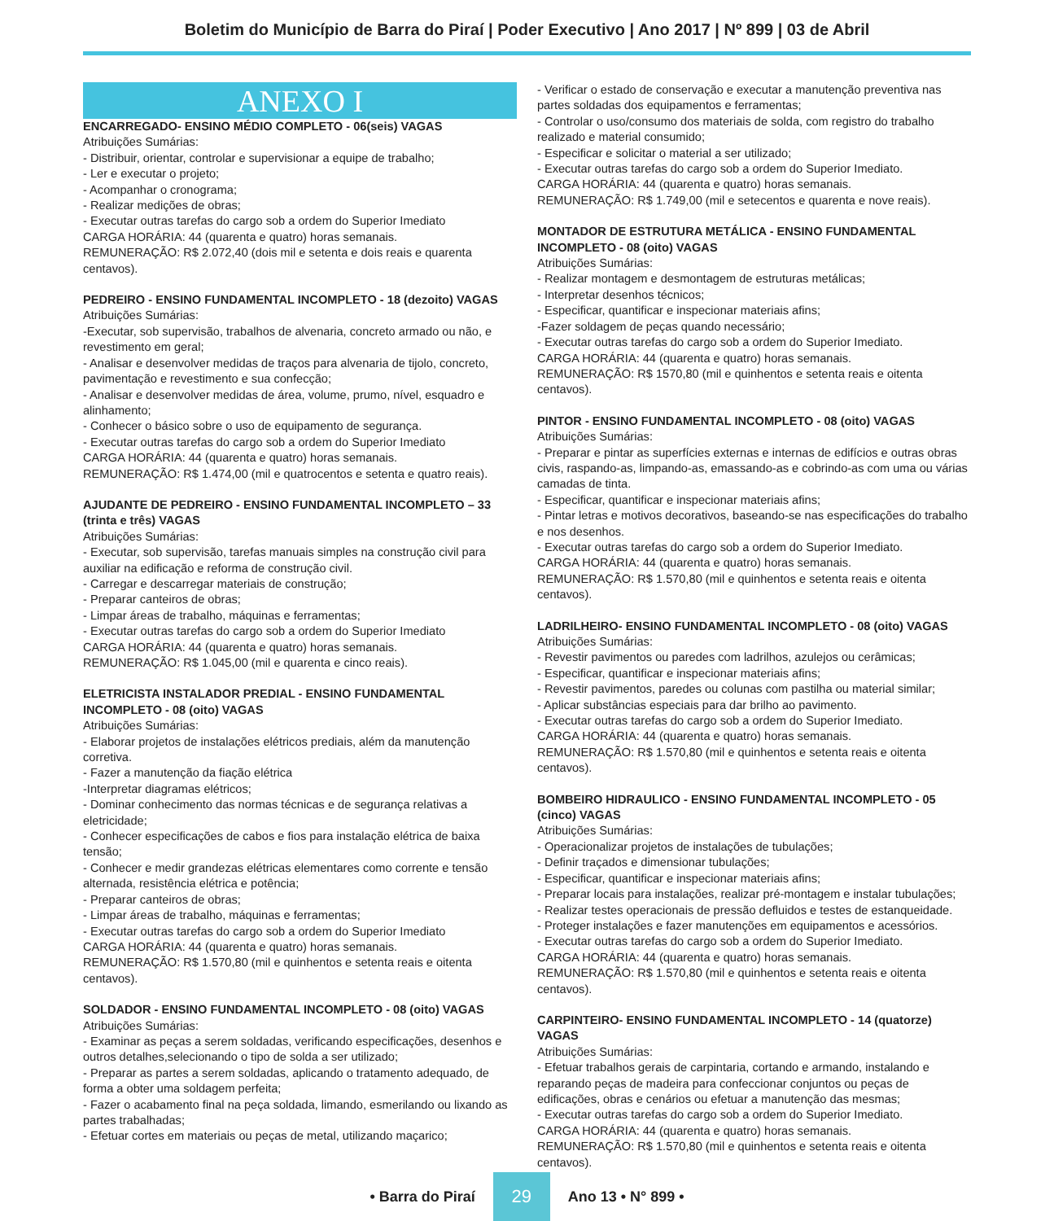Boletim do Município de Barra do Piraí | Poder Executivo | Ano 2017 | Nº 899 | 03 de Abril
ANEXO I
ENCARREGADO- ENSINO MÉDIO COMPLETO - 06(seis) VAGAS
Atribuições Sumárias:
- Distribuir, orientar, controlar e supervisionar a equipe de trabalho;
- Ler e executar o projeto;
- Acompanhar o cronograma;
- Realizar medições de obras;
- Executar outras tarefas do cargo sob a ordem do Superior Imediato
CARGA HORÁRIA: 44 (quarenta e quatro) horas semanais.
REMUNERAÇÃO: R$ 2.072,40 (dois mil e setenta e dois reais e quarenta centavos).
PEDREIRO - ENSINO FUNDAMENTAL INCOMPLETO - 18 (dezoito) VAGAS
Atribuições Sumárias:
-Executar, sob supervisão, trabalhos de alvenaria, concreto armado ou não, e revestimento em geral;
- Analisar e desenvolver medidas de traços para alvenaria de tijolo, concreto, pavimentação e revestimento e sua confecção;
- Analisar e desenvolver medidas de área, volume, prumo, nível, esquadro e alinhamento;
- Conhecer o básico sobre o uso de equipamento de segurança.
- Executar outras tarefas do cargo sob a ordem do Superior Imediato
CARGA HORÁRIA: 44 (quarenta e quatro) horas semanais.
REMUNERAÇÃO: R$ 1.474,00 (mil e quatrocentos e setenta e quatro reais).
AJUDANTE DE PEDREIRO - ENSINO FUNDAMENTAL INCOMPLETO – 33 (trinta e três) VAGAS
Atribuições Sumárias:
- Executar, sob supervisão, tarefas manuais simples na construção civil para auxiliar na edificação e reforma de construção civil.
- Carregar e descarregar materiais de construção;
- Preparar canteiros de obras;
- Limpar áreas de trabalho, máquinas e ferramentas;
- Executar outras tarefas do cargo sob a ordem do Superior Imediato
CARGA HORÁRIA: 44 (quarenta e quatro) horas semanais.
REMUNERAÇÃO: R$ 1.045,00 (mil e quarenta e cinco reais).
ELETRICISTA INSTALADOR PREDIAL - ENSINO FUNDAMENTAL INCOMPLETO - 08 (oito) VAGAS
Atribuições Sumárias:
- Elaborar projetos de instalações elétricos prediais, além da manutenção corretiva.
- Fazer a manutenção da fiação elétrica
-Interpretar diagramas elétricos;
- Dominar conhecimento das normas técnicas e de segurança relativas a eletricidade;
- Conhecer especificações de cabos e fios para instalação elétrica de baixa tensão;
- Conhecer e medir grandezas elétricas elementares como corrente e tensão alternada, resistência elétrica e potência;
- Preparar canteiros de obras;
- Limpar áreas de trabalho, máquinas e ferramentas;
- Executar outras tarefas do cargo sob a ordem do Superior Imediato
CARGA HORÁRIA: 44 (quarenta e quatro) horas semanais.
REMUNERAÇÃO: R$ 1.570,80 (mil e quinhentos e setenta reais e oitenta centavos).
SOLDADOR - ENSINO FUNDAMENTAL INCOMPLETO - 08 (oito) VAGAS
Atribuições Sumárias:
- Examinar as peças a serem soldadas, verificando especificações, desenhos e outros detalhes,selecionando o tipo de solda a ser utilizado;
- Preparar as partes a serem soldadas, aplicando o tratamento adequado, de forma a obter uma soldagem perfeita;
- Fazer o acabamento final na peça soldada, limando, esmerilando ou lixando as partes trabalhadas;
- Efetuar cortes em materiais ou peças de metal, utilizando maçarico;
- Verificar o estado de conservação e executar a manutenção preventiva nas partes soldadas dos equipamentos e ferramentas;
- Controlar o uso/consumo dos materiais de solda, com registro do trabalho realizado e material consumido;
- Especificar e solicitar o material a ser utilizado;
- Executar outras tarefas do cargo sob a ordem do Superior Imediato.
CARGA HORÁRIA: 44 (quarenta e quatro) horas semanais.
REMUNERAÇÃO: R$ 1.749,00 (mil e setecentos e quarenta e nove reais).
MONTADOR DE ESTRUTURA METÁLICA - ENSINO FUNDAMENTAL INCOMPLETO - 08 (oito) VAGAS
Atribuições Sumárias:
- Realizar montagem e desmontagem de estruturas metálicas;
- Interpretar desenhos técnicos;
- Especificar, quantificar e inspecionar materiais afins;
-Fazer soldagem de peças quando necessário;
- Executar outras tarefas do cargo sob a ordem do Superior Imediato.
CARGA HORÁRIA: 44 (quarenta e quatro) horas semanais.
REMUNERAÇÃO: R$ 1570,80 (mil e quinhentos e setenta reais e oitenta centavos).
PINTOR - ENSINO FUNDAMENTAL INCOMPLETO - 08 (oito) VAGAS
Atribuições Sumárias:
- Preparar e pintar as superfícies externas e internas de edifícios e outras obras civis, raspando-as, limpando-as, emassando-as e cobrindo-as com uma ou várias camadas de tinta.
- Especificar, quantificar e inspecionar materiais afins;
- Pintar letras e motivos decorativos, baseando-se nas especificações do trabalho e nos desenhos.
- Executar outras tarefas do cargo sob a ordem do Superior Imediato.
CARGA HORÁRIA: 44 (quarenta e quatro) horas semanais.
REMUNERAÇÃO: R$ 1.570,80 (mil e quinhentos e setenta reais e oitenta centavos).
LADRILHEIRO- ENSINO FUNDAMENTAL INCOMPLETO - 08 (oito) VAGAS
Atribuições Sumárias:
- Revestir pavimentos ou paredes com ladrilhos, azulejos ou cerâmicas;
- Especificar, quantificar e inspecionar materiais afins;
- Revestir pavimentos, paredes ou colunas com pastilha ou material similar;
- Aplicar substâncias especiais para dar brilho ao pavimento.
- Executar outras tarefas do cargo sob a ordem do Superior Imediato.
CARGA HORÁRIA: 44 (quarenta e quatro) horas semanais.
REMUNERAÇÃO: R$ 1.570,80 (mil e quinhentos e setenta reais e oitenta centavos).
BOMBEIRO HIDRAULICO - ENSINO FUNDAMENTAL INCOMPLETO - 05 (cinco) VAGAS
Atribuições Sumárias:
- Operacionalizar projetos de instalações de tubulações;
- Definir traçados e dimensionar tubulações;
- Especificar, quantificar e inspecionar materiais afins;
- Preparar locais para instalações, realizar pré-montagem e instalar tubulações;
- Realizar testes operacionais de pressão defluidos e testes de estanqueidade.
- Proteger instalações e fazer manutenções em equipamentos e acessórios.
- Executar outras tarefas do cargo sob a ordem do Superior Imediato.
CARGA HORÁRIA: 44 (quarenta e quatro) horas semanais.
REMUNERAÇÃO: R$ 1.570,80 (mil e quinhentos e setenta reais e oitenta centavos).
CARPINTEIRO- ENSINO FUNDAMENTAL INCOMPLETO - 14 (quatorze) VAGAS
Atribuições Sumárias:
- Efetuar trabalhos gerais de carpintaria, cortando e armando, instalando e reparando peças de madeira para confeccionar conjuntos ou peças de edificações, obras e cenários ou efetuar a manutenção das mesmas;
- Executar outras tarefas do cargo sob a ordem do Superior Imediato.
CARGA HORÁRIA: 44 (quarenta e quatro) horas semanais.
REMUNERAÇÃO: R$ 1.570,80 (mil e quinhentos e setenta reais e oitenta centavos).
• Barra do Piraí 29 Ano 13 • N° 899 •